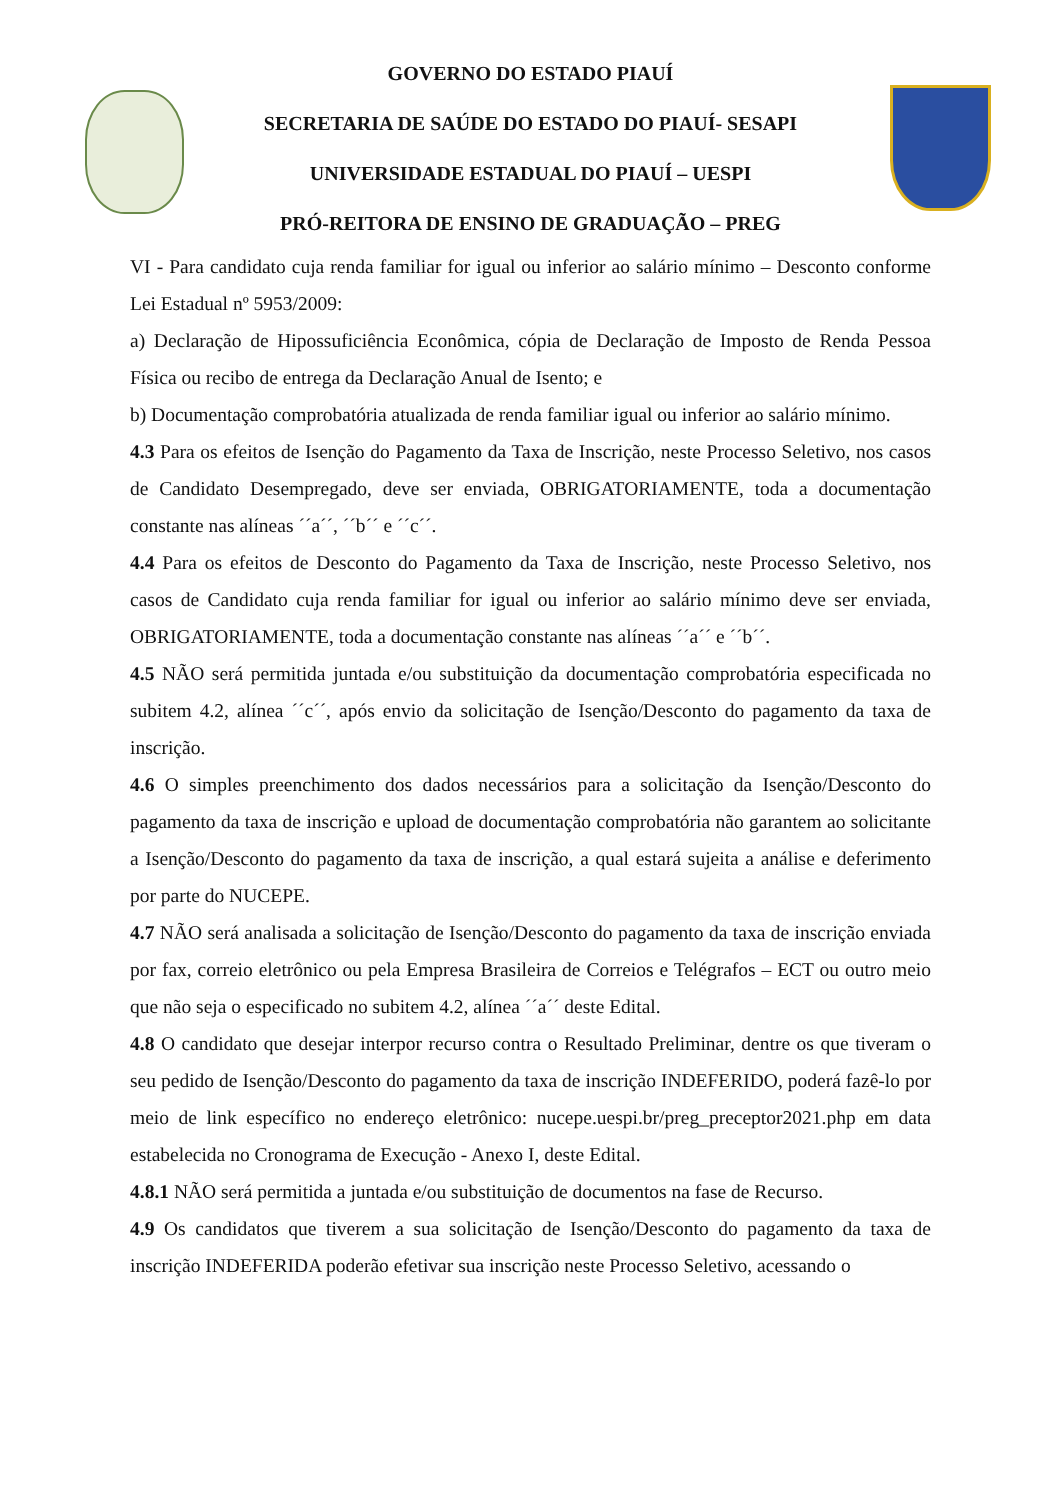GOVERNO DO ESTADO PIAUÍ
SECRETARIA DE SAÚDE DO ESTADO DO PIAUÍ- SESAPI
UNIVERSIDADE ESTADUAL DO PIAUÍ – UESPI
PRÓ-REITORA DE ENSINO DE GRADUAÇÃO – PREG
VI - Para candidato cuja renda familiar for igual ou inferior ao salário mínimo – Desconto conforme Lei Estadual nº 5953/2009:
a) Declaração de Hipossuficiência Econômica, cópia de Declaração de Imposto de Renda Pessoa Física ou recibo de entrega da Declaração Anual de Isento; e
b) Documentação comprobatória atualizada de renda familiar igual ou inferior ao salário mínimo.
4.3 Para os efeitos de Isenção do Pagamento da Taxa de Inscrição, neste Processo Seletivo, nos casos de Candidato Desempregado, deve ser enviada, OBRIGATORIAMENTE, toda a documentação constante nas alíneas ´´a´´, ´´b´´ e ´´c´´.
4.4 Para os efeitos de Desconto do Pagamento da Taxa de Inscrição, neste Processo Seletivo, nos casos de Candidato cuja renda familiar for igual ou inferior ao salário mínimo deve ser enviada, OBRIGATORIAMENTE, toda a documentação constante nas alíneas ´´a´´ e ´´b´´.
4.5 NÃO será permitida juntada e/ou substituição da documentação comprobatória especificada no subitem 4.2, alínea ´´c´´, após envio da solicitação de Isenção/Desconto do pagamento da taxa de inscrição.
4.6 O simples preenchimento dos dados necessários para a solicitação da Isenção/Desconto do pagamento da taxa de inscrição e upload de documentação comprobatória não garantem ao solicitante a Isenção/Desconto do pagamento da taxa de inscrição, a qual estará sujeita a análise e deferimento por parte do NUCEPE.
4.7 NÃO será analisada a solicitação de Isenção/Desconto do pagamento da taxa de inscrição enviada por fax, correio eletrônico ou pela Empresa Brasileira de Correios e Telégrafos – ECT ou outro meio que não seja o especificado no subitem 4.2, alínea ´´a´´ deste Edital.
4.8 O candidato que desejar interpor recurso contra o Resultado Preliminar, dentre os que tiveram o seu pedido de Isenção/Desconto do pagamento da taxa de inscrição INDEFERIDO, poderá fazê-lo por meio de link específico no endereço eletrônico: nucepe.uespi.br/preg_preceptor2021.php em data estabelecida no Cronograma de Execução - Anexo I, deste Edital.
4.8.1 NÃO será permitida a juntada e/ou substituição de documentos na fase de Recurso.
4.9 Os candidatos que tiverem a sua solicitação de Isenção/Desconto do pagamento da taxa de inscrição INDEFERIDA poderão efetivar sua inscrição neste Processo Seletivo, acessando o